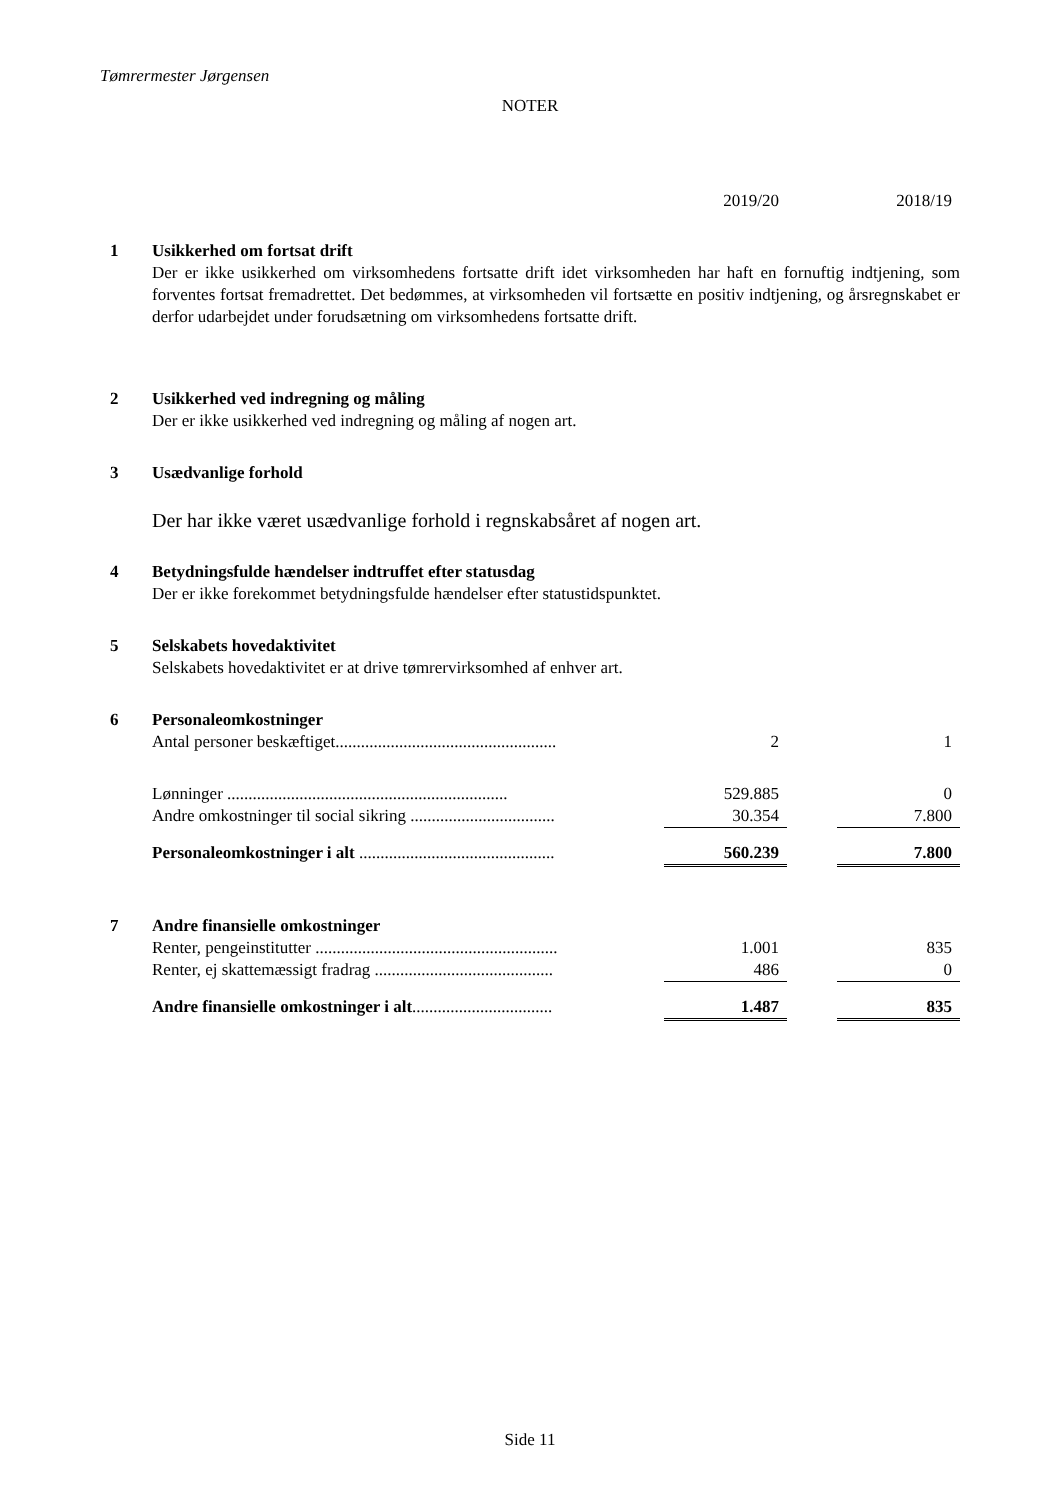Tømrermester Jørgensen
NOTER
| | | 2019/20 | | 2018/19 |
| 1 | Usikkerhed om fortsat drift | | | |
| | Der er ikke usikkerhed om virksomhedens fortsatte drift idet virksomheden har haft en fornuftig indtjening, som forventes fortsat fremadrettet. Det bedømmes, at virksomheden vil fortsætte en positiv indtjening, og årsregnskabet er derfor udarbejdet under forudsætning om virksomhedens fortsatte drift. | | | |
| 2 | Usikkerhed ved indregning og måling | | | |
| | Der er ikke usikkerhed ved indregning og måling af nogen art. | | | |
| 3 | Usædvanlige forhold | | | |
| | Der har ikke været usædvanlige forhold i regnskabsåret af nogen art. | | | |
| 4 | Betydningsfulde hændelser indtruffet efter statusdag | | | |
| | Der er ikke forekommet betydningsfulde hændelser efter statustidspunktet. | | | |
| 5 | Selskabets hovedaktivitet | | | |
| | Selskabets hovedaktivitet er at drive tømrervirksomhed af enhver art. | | | |
| 6 | Personaleomkostninger | | | |
| | Antal personer beskæftiget.................................................... | 2 | | 1 |
| | Lønninger .................................................................. | 529.885 | | 0 |
| | Andre omkostninger til social sikring .................................. | 30.354 | | 7.800 |
| | Personaleomkostninger i alt .............................................. | 560.239 | | 7.800 |
| 7 | Andre finansielle omkostninger | | | |
| | Renter, pengeinstitutter ......................................................... | 1.001 | | 835 |
| | Renter, ej skattemæssigt fradrag .......................................... | 486 | | 0 |
| | Andre finansielle omkostninger i alt ................................. | 1.487 | | 835 |
Side 11